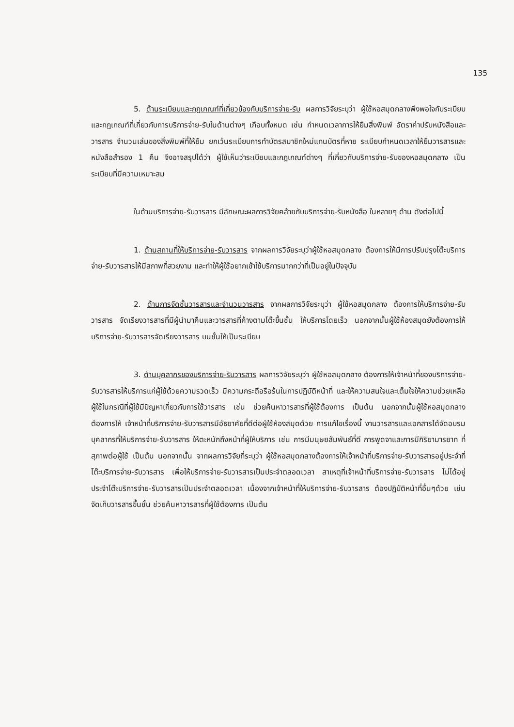135
5. ด้านระเบียบและกฎเกณฑ์ที่เกี่ยวข้องกับบริการจ่าย-รับ ผลการวิจัยระบุว่า ผู้ใช้หอสมุดกลางพึงพอใจกับระเบียบและกฎเกณฑ์ที่เกี่ยวกับการบริการจ่าย-รับในด้านต่างๆ เกือบทั้งหมด เช่น กำหนดเวลาการให้ยืมสิ่งพิมพ์ อัตราค่าปรับหนังสือและวารสาร จำนวนเล่มของสิ่งพิมพ์ที่ให้ยืม ยกเว้นระเบียบการทำบัตรสมาชิกใหม่แทนบัตรที่หาย ระเบียบกำหนดเวลาให้ยืมวารสารและหนังสือสำรอง 1 คืน จึงอาจสรุปได้ว่า ผู้ใช้เห็นว่าระเบียบและกฎเกณฑ์ต่างๆ ที่เกี่ยวกับบริการจ่าย-รับของหอสมุดกลาง เป็นระเบียบที่มีความเหมาะสม
ในด้านบริการจ่าย-รับวารสาร มีลักษณะผลการวิจัยคล้ายกับบริการจ่าย-รับหนังสือ ในหลายๆ ด้าน ดังต่อไปนี้
1. ด้านสถานที่ให้บริการจ่าย-รับวารสาร จากผลการวิจัยระบุว่าผู้ใช้หอสมุดกลาง ต้องการให้มีการปรับปรุงโต๊ะบริการจ่าย-รับวารสารให้มีสภาพที่สวยงาม และทำให้ผู้ใช้อยากเข้าใช้บริการมากกว่าที่เป็นอยู่ในปัจจุบัน
2. ด้านการจัดชั้นวารสารและจำนวนวารสาร จากผลการวิจัยระบุว่า ผู้ใช้หอสมุดกลาง ต้องการให้บริการจ่าย-รับวารสาร จัดเรียงวารสารที่มีผู้นำมาคืนและวารสารที่ค้างตามโต๊ะขึ้นชั้น ให้บริการโดยเร็ว นอกจากนั้นผู้ใช้ห้องสมุดยังต้องการให้บริการจ่าย-รับวารสารจัดเรียงวารสาร บนชั้นให้เป็นระเบียบ
3. ด้านบุคลากรของบริการจ่าย-รับวารสาร ผลการวิจัยระบุว่า ผู้ใช้หอสมุดกลาง ต้องการให้เจ้าหน้าที่ของบริการจ่าย-รับวารสารให้บริการแก่ผู้ใช้ด้วยความรวดเร็ว มีความกระตือรือร้นในการปฏิบัติหน้าที่ และให้ความสนใจและเต็มใจให้ความช่วยเหลือผู้ใช้ในกรณีที่ผู้ใช้มีปัญหาเกี่ยวกับการใช้วารสาร เช่น ช่วยค้นหาวารสารที่ผู้ใช้ต้องการ เป็นต้น นอกจากนั้นผู้ใช้หอสมุดกลางต้องการให้ เจ้าหน้าที่บริการจ่าย-รับวารสารมีอัธยาศัยที่ดีต่อผู้ใช้ห้องสมุดด้วย การแก้ไขเรื่องนี้ งานวารสารและเอกสารได้จัดอบรมบุคลากรที่ให้บริการจ่าย-รับวารสาร ให้ตะหนักถึงหน้าที่ผู้ให้บริการ เช่น การมีมนุษยสัมพันธ์ที่ดี การพูดจาและการมีกิริยามารยาท ที่สุภาพต่อผู้ใช้ เป็นต้น นอกจากนั้น จากผลการวิจัยที่ระบุว่า ผู้ใช้หอสมุดกลางต้องการให้เจ้าหน้าที่บริการจ่าย-รับวารสารอยู่ประจำที่โต๊ะบริการจ่าย-รับวารสาร เพื่อให้บริการจ่าย-รับวารสารเป็นประจำตลอดเวลา สาเหตุที่เจ้าหน้าที่บริการจ่าย-รับวารสาร ไม่ได้อยู่ประจำโต๊ะบริการจ่าย-รับวารสารเป็นประจำตลอดเวลา เนื่องจากเจ้าหน้าที่ให้บริการจ่าย-รับวารสาร ต้องปฏิบัติหน้าที่อื่นๆด้วย เช่น จัดเก็บวารสารขึ้นชั้น ช่วยค้นหาวารสารที่ผู้ใช้ต้องการ เป็นต้น